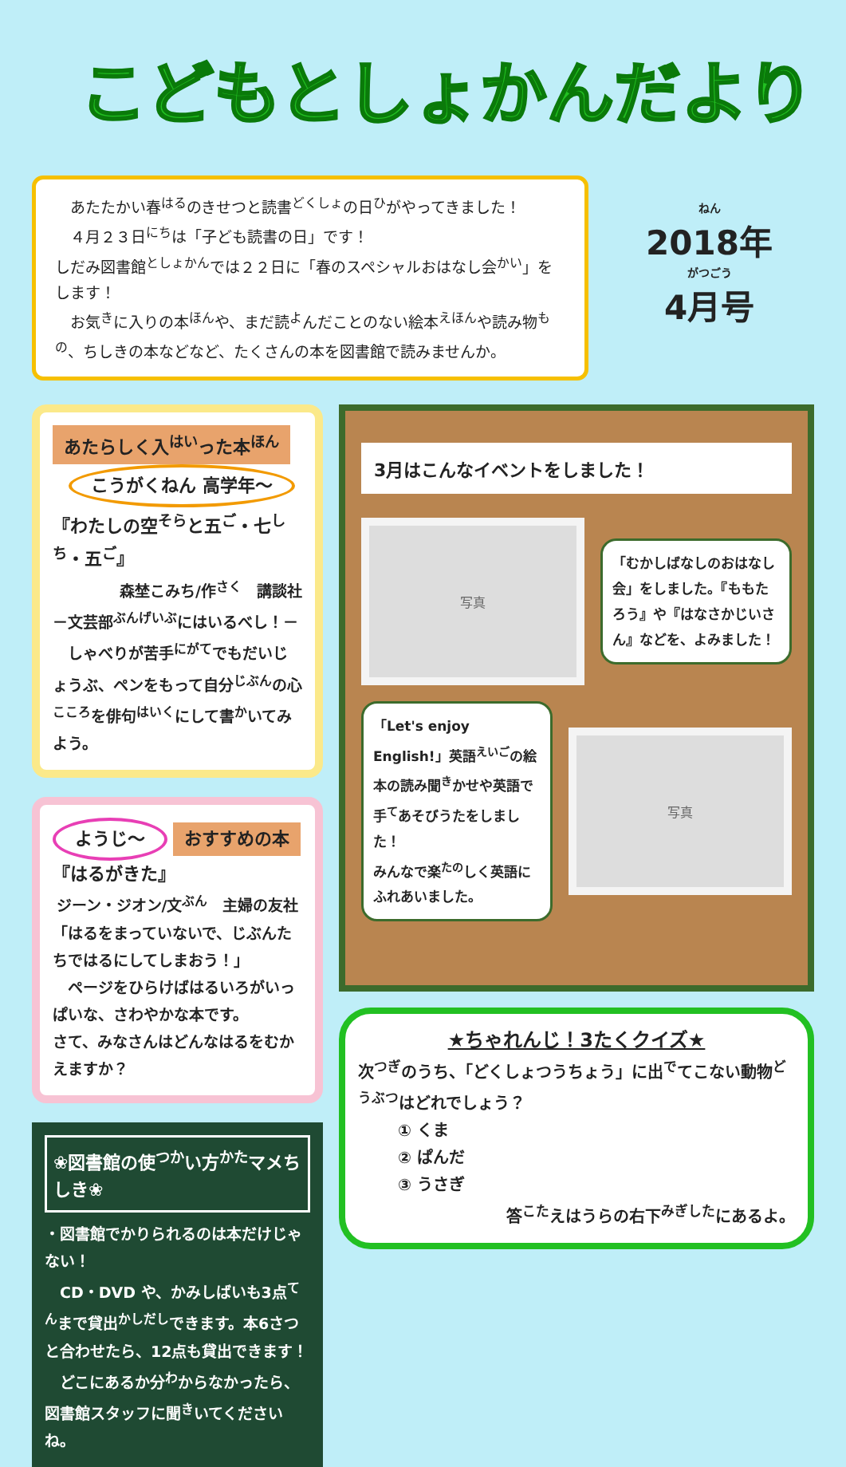こどもとしょかんだより
　あたたかい春<sup>はる</sup>のきせつと読書<sup>どくしょ</sup>の日<sup>ひ</sup>がやってきました！
　４月２３日<sup>にち</sup>は「子ども読書の日」です！
しだみ図書館<sup>としょかん</sup>では２２日に「春のスペシャルおはなし会<sup>かい</sup>」をします！
　お気<sup>き</sup>に入りの本<sup>ほん</sup>や、まだ読<sup>よ</sup>んだことのない絵本<sup>えほん</sup>や読み物<sup>もの</sup>、ちしきの本などなど、たくさんの本を図書館で読みませんか。
ねん
2018年
がつごう
4月号
あたらしく入<sup>はい</sup>った本<sup>ほん</sup> こうがくねん 高学年～
『わたしの空<sup>そら</sup>と五<sup>ご</sup>・七<sup>しち</sup>・五<sup>ご</sup>』
森埜こみち/作<sup>さく</sup>　講談社
－文芸部<sup>ぶんげいぶ</sup>にはいるべし！－
　しゃべりが苦手<sup>にがて</sup>でもだいじょうぶ、ペンをもって自分<sup>じぶん</sup>の心<sup>こころ</sup>を俳句<sup>はいく</sup>にして書<sup>か</sup>いてみよう。
ようじ～ おすすめの本
『はるがきた』
ジーン・ジオン/文<sup>ぶん</sup>　主婦の友社
「はるをまっていないで、じぶんたちではるにしてしまおう！」
　ページをひらけばはるいろがいっぱいな、さわやかな本です。
さて、みなさんはどんなはるをむかえますか？
❀図書館の使<sup>つか</sup>い方<sup>かた</sup>マメちしき❀
・図書館でかりられるのは本だけじゃない！
　CD・DVD や、かみしばいも3点<sup>てん</sup>まで貸出<sup>かしだし</sup>できます。本6さつと合わせたら、12点も貸出できます！
　どこにあるか分<sup>わ</sup>からなかったら、図書館スタッフに聞<sup>き</sup>いてくださいね。
3月はこんなイベントをしました！
写真
「むかしばなしのおはなし会」をしました。『ももたろう』や『はなさかじいさん』などを、よみました！
「Let's enjoy English!」英語<sup>えいご</sup>の絵本の読み聞<sup>き</sup>かせや英語で手<sup>て</sup>あそびうたをしました！
みんなで楽<sup>たの</sup>しく英語にふれあいました。
写真
★ちゃれんじ！3たくクイズ★
次<sup>つぎ</sup>のうち、「どくしょつうちょう」に出<sup>で</sup>てこない動物<sup>どうぶつ</sup>はどれでしょう？
① くま
② ぱんだ
③ うさぎ
答<sup>こた</sup>えはうらの右下<sup>みぎした</sup>にあるよ。